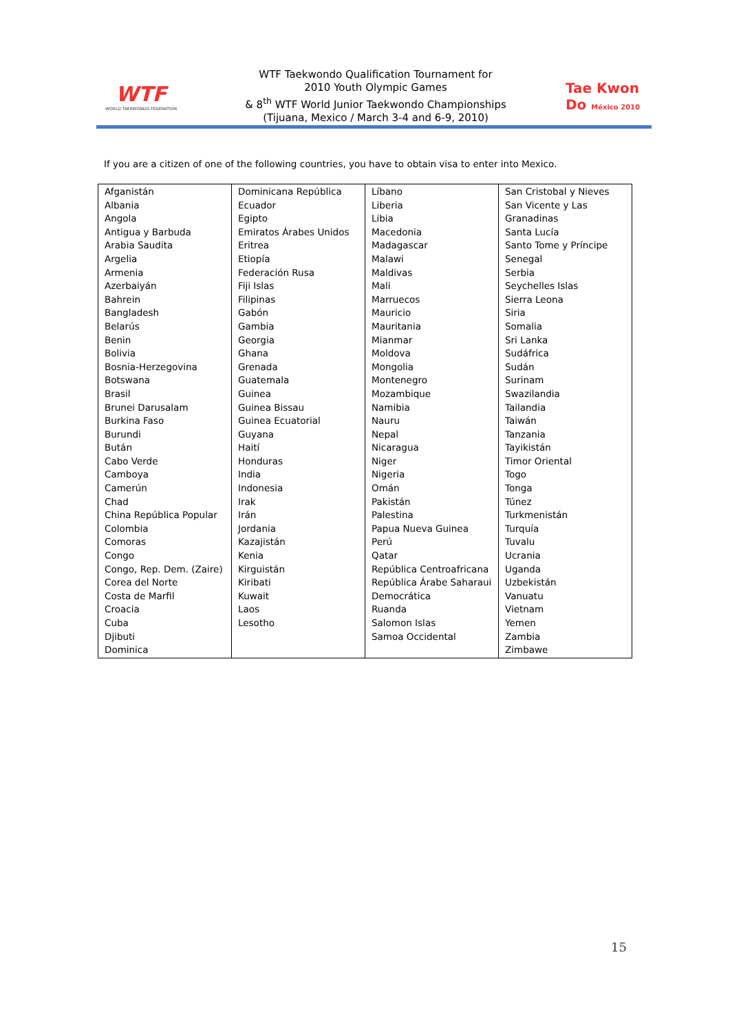WTF
WORLD TAEKWONDO FEDERATION
WTF Taekwondo Qualification Tournament for
2010 Youth Olympic Games
& 8<sup>th</sup> WTF World Junior Taekwondo Championships
(Tijuana, Mexico / March 3-4 and 6-9, 2010)
Tae Kwon Do México 2010
If you are a citizen of one of the following countries, you have to obtain visa to enter into Mexico.
| Afganistán Albania Angola Antigua y Barbuda Arabia Saudita Argelia Armenia Azerbaiyán Bahrein Bangladesh Belarús Benin Bolivia Bosnia-Herzegovina Botswana Brasil Brunei Darusalam Burkina Faso Burundi Bután Cabo Verde Camboya Camerún Chad China República Popular Colombia Comoras Congo Congo, Rep. Dem. (Zaire) Corea del Norte Costa de Marfil Croacia Cuba Djibuti Dominica | Dominicana República Ecuador Egipto Emiratos Árabes Unidos Eritrea Etiopía Federación Rusa Fiji Islas Filipinas Gabón Gambia Georgia Ghana Grenada Guatemala Guinea Guinea Bissau Guinea Ecuatorial Guyana Haití Honduras India Indonesia Irak Irán Jordania Kazajistán Kenia Kirguistán Kiribati Kuwait Laos Lesotho | Líbano Liberia Libia Macedonia Madagascar Malawi Maldivas Mali Marruecos Mauricio Mauritania Mianmar Moldova Mongolia Montenegro Mozambique Namibia Nauru Nepal Nicaragua Niger Nigeria Omán Pakistán Palestina Papua Nueva Guinea Perú Qatar República Centroafricana República Árabe Saharaui Democrática Ruanda Salomon Islas Samoa Occidental | San Cristobal y Nieves San Vicente y Las Granadinas Santa Lucía Santo Tome y Príncipe Senegal Serbia Seychelles Islas Sierra Leona Siria Somalia Sri Lanka Sudáfrica Sudán Surinam Swazilandia Tailandia Taiwán Tanzania Tayikistán Timor Oriental Togo Tonga Túnez Turkmenistán Turquía Tuvalu Ucrania Uganda Uzbekistán Vanuatu Vietnam Yemen Zambia Zimbawe |
15